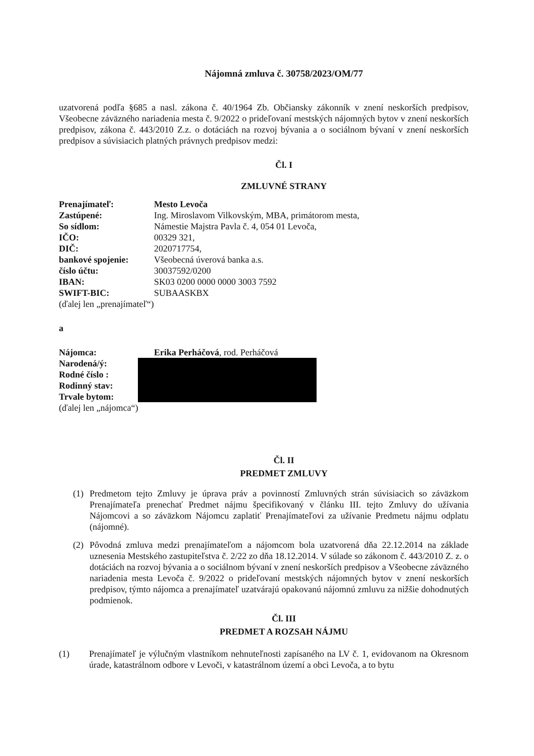Nájomná zmluva č. 30758/2023/OM/77
uzatvorená podľa §685 a nasl. zákona č. 40/1964 Zb. Občiansky zákonník v znení neskorších predpisov, Všeobecne záväzného nariadenia mesta č. 9/2022 o prideľovaní mestských nájomných bytov v znení neskorších predpisov, zákona č. 443/2010 Z.z. o dotáciách na rozvoj bývania a o sociálnom bývaní v znení neskorších predpisov a súvisiacich platných právnych predpisov medzi:
Čl. I
ZMLUVNÉ STRANY
| Prenajímateľ: | Mesto Levoča |
| Zastúpené: | Ing. Miroslavom Vilkovským, MBA, primátorom mesta, |
| So sídlom: | Námestie Majstra Pavla č. 4, 054 01 Levoča, |
| IČO: | 00329 321, |
| DIČ: | 2020717754, |
| bankové spojenie: | Všeobecná úverová banka a.s. |
| číslo účtu: | 30037592/0200 |
| IBAN: | SK03 0200 0000 0000 3003 7592 |
| SWIFT-BIC: | SUBAASKBX |
| (ďalej len „prenajímateľ“) | |
a
| Nájomca: | Erika Perháčová , rod. Perháčová |
| Narodená/ý: | |
| Rodné číslo : | |
| Rodinný stav: | |
| Trvale bytom: | |
| (ďalej len „nájomca“) | |
Čl. II
PREDMET ZMLUVY
(1) Predmetom tejto Zmluvy je úprava práv a povinností Zmluvných strán súvisiacich so záväzkom Prenajímateľa prenechať Predmet nájmu špecifikovaný v článku III. tejto Zmluvy do užívania Nájomcovi a so záväzkom Nájomcu zaplatiť Prenajímateľovi za užívanie Predmetu nájmu odplatu (nájomné).
(2) Pôvodná zmluva medzi prenajímateľom a nájomcom bola uzatvorená dňa 22.12.2014 na základe uznesenia Mestského zastupiteľstva č. 2/22 zo dňa 18.12.2014. V súlade so zákonom č. 443/2010 Z. z. o dotáciách na rozvoj bývania a o sociálnom bývaní v znení neskorších predpisov a Všeobecne záväzného nariadenia mesta Levoča č. 9/2022 o prideľovaní mestských nájomných bytov v znení neskorších predpisov, týmto nájomca a prenajímateľ uzatvárajú opakovanú nájomnú zmluvu za nižšie dohodnutých podmienok.
Čl. III
PREDMET A ROZSAH NÁJMU
(1) Prenajímateľ je výlučným vlastníkom nehnuteľnosti zapísaného na LV č. 1, evidovanom na Okresnom úrade, katastrálnom odbore v Levoči, v katastrálnom území a obci Levoča, a to bytu